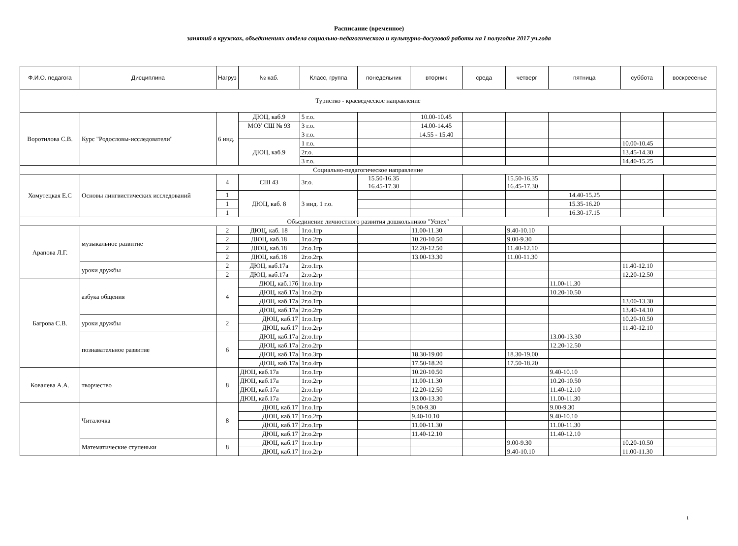Расписание (временное)
занятий в кружках, объединениях отдела социально-педагогического и культурно-досуговой работы на I полугодие 2017 уч.года
| Ф.И.О. педагога | Дисциплина | Нагруз | № каб. | Класс, группа | понедельник | вторник | среда | четверг | пятница | суббота | воскресенье |
| --- | --- | --- | --- | --- | --- | --- | --- | --- | --- | --- | --- |
| Туристко - краеведческое направление | | | | | | | | | | | |
| Воротилова С.В. | Курс "Родословы-исследователи" | 6 инд. | ДЮЦ, каб.9 | 5 г.о. | | 10.00-10.45 | | | | | |
| | | | МОУ СШ № 93 | 3 г.о. | | 14.00-14.45 | | | | | |
| | | | | 3 г.о. | | 14.55 - 15.40 | | | | | |
| | | | ДЮЦ, каб.9 | 1 г.о. | | | | | | 10.00-10.45 | |
| | | | | 2г.о. | | | | | | 13.45-14.30 | |
| | | | | 3 г.о. | | | | | | 14.40-15.25 | |
| Социально-педагогическое направление | | | | | | | | | | | |
| Хомутецкая Е.С | Основы лингвистических исследований | 4 | СШ 43 | 3г.о. | 15.50-16.35 16.45-17.30 | | | 15.50-16.35 16.45-17.30 | | | |
| | | 1 | ДЮЦ, каб. 8 | 3 инд. 1 г.о. | | | | | 14.40-15.25 | | |
| | | 1 | | | | | | | 15.35-16.20 | | |
| | | 1 | | | | | | | 16.30-17.15 | | |
| Объединение личностного развития дошкольников "Успех" | | | | | | | | | | | |
| Арапова Л.Г. | музыкальное развитие | 2 | ДЮЦ, каб. 18 | 1г.о.1гр | | 11.00-11.30 | | 9.40-10.10 | | | |
| | | 2 | ДЮЦ, каб.18 | 1г.о.2гр | | 10.20-10.50 | | 9.00-9.30 | | | |
| | | 2 | ДЮЦ, каб.18 | 2г.о.1гр | | 12.20-12.50 | | 11.40-12.10 | | | |
| | | 2 | ДЮЦ, каб.18 | 2г.о.2гр. | | 13.00-13.30 | | 11.00-11.30 | | | |
| | уроки дружбы | 2 | ДЮЦ, каб.17а | 2г.о.1гр. | | | | | | 11.40-12.10 | |
| | | 2 | ДЮЦ, каб.17а | 2г.о.2гр | | | | | | 12.20-12.50 | |
| Багрова С.В. | азбука общения | 4 | ДЮЦ, каб.17б | 1г.о.1гр | | | | | 11.00-11.30 | | |
| | | | ДЮЦ, каб.17а | 1г.о.2гр | | | | | 10.20-10.50 | | |
| | | | ДЮЦ, каб.17а | 2г.о.1гр | | | | | | 13.00-13.30 | |
| | | | ДЮЦ, каб.17а | 2г.о.2гр | | | | | | 13.40-14.10 | |
| | уроки дружбы | 2 | ДЮЦ, каб.17 | 1г.о.1гр | | | | | | 10.20-10.50 | |
| | | | ДЮЦ, каб.17 | 1г.о.2гр | | | | | | 11.40-12.10 | |
| | познавательное развитие | 6 | ДЮЦ, каб.17а | 2г.о.1гр | | | | | 13.00-13.30 | | |
| | | | ДЮЦ, каб.17а | 2г.о.2гр | | | | | 12.20-12.50 | | |
| | | | ДЮЦ, каб.17а | 1г.о.3гр | | 18.30-19.00 | | 18.30-19.00 | | | |
| | | | ДЮЦ, каб.17а | 1г.о.4гр | | 17.50-18.20 | | 17.50-18.20 | | | |
| Ковалева А.А. | творчество | 8 | ДЮЦ, каб.17а | 1г.о.1гр | | 10.20-10.50 | | | 9.40-10.10 | | |
| | | | ДЮЦ, каб.17а | 1г.о.2гр | | 11.00-11.30 | | | 10.20-10.50 | | |
| | | | ДЮЦ, каб.17а | 2г.о.1гр | | 12.20-12.50 | | | 11.40-12.10 | | |
| | | | ДЮЦ, каб.17а | 2г.о.2гр | | 13.00-13.30 | | | 11.00-11.30 | | |
| | Читалочка | 8 | ДЮЦ, каб.17 | 1г.о.1гр | | 9.00-9.30 | | | 9.00-9.30 | | |
| | | | ДЮЦ, каб.17 | 1г.о.2гр | | 9.40-10.10 | | | 9.40-10.10 | | |
| | | | ДЮЦ, каб.17 | 2г.о.1гр | | 11.00-11.30 | | | 11.00-11.30 | | |
| | | | ДЮЦ, каб.17 | 2г.о.2гр | | 11.40-12.10 | | | 11.40-12.10 | | |
| | Математические ступеньки | 8 | ДЮЦ, каб.17 | 1г.о.1гр | | | | 9.00-9.30 | | 10.20-10.50 | |
| | | | ДЮЦ, каб.17 | 1г.о.2гр | | | | 9.40-10.10 | | 11.00-11.30 | |
1